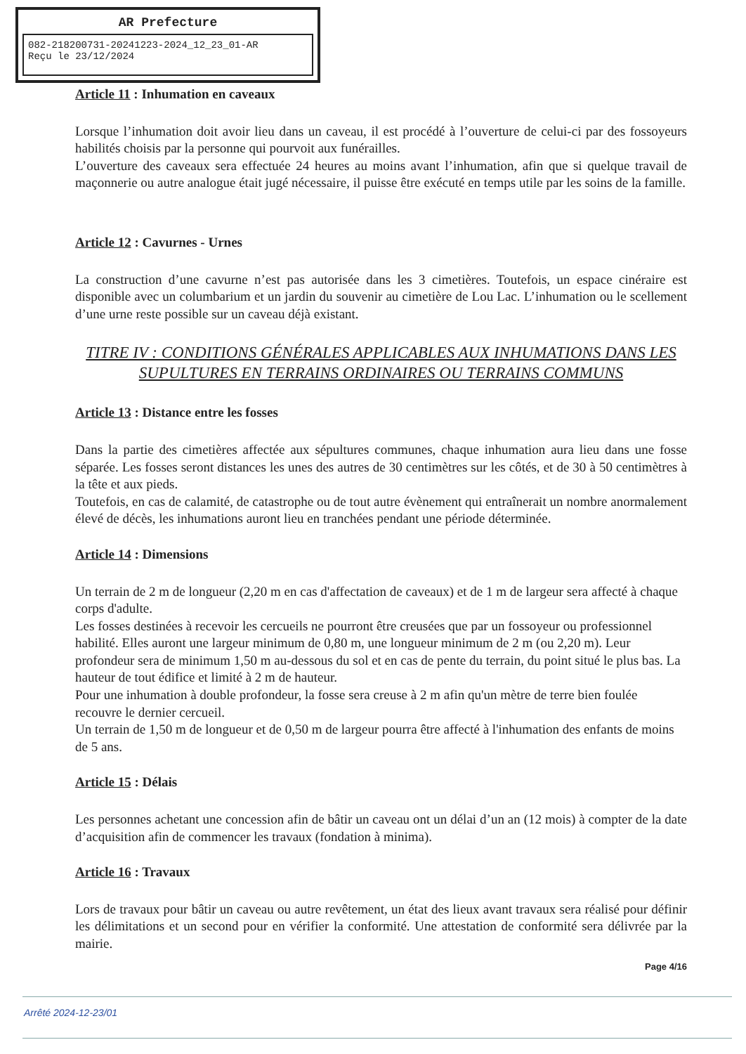AR Prefecture
082-218200731-20241223-2024_12_23_01-AR
Reçu le 23/12/2024
Article 11 : Inhumation en caveaux
Lorsque l’inhumation doit avoir lieu dans un caveau, il est procédé à l’ouverture de celui-ci par des fossoyeurs habilités choisis par la personne qui pourvoit aux funérailles.
L’ouverture des caveaux sera effectuée 24 heures au moins avant l’inhumation, afin que si quelque travail de maçonnerie ou autre analogue était jugé nécessaire, il puisse être exécuté en temps utile par les soins de la famille.
Article 12 : Cavurnes - Urnes
La construction d’une cavurne n’est pas autorisée dans les 3 cimetières. Toutefois, un espace cinéraire est disponible avec un columbarium et un jardin du souvenir au cimetière de Lou Lac. L’inhumation ou le scellement d’une urne reste possible sur un caveau déjà existant.
TITRE IV : CONDITIONS GÉNÉRALES APPLICABLES AUX INHUMATIONS DANS LES SUPULTURES EN TERRAINS ORDINAIRES OU TERRAINS COMMUNS
Article 13 : Distance entre les fosses
Dans la partie des cimetières affectée aux sépultures communes, chaque inhumation aura lieu dans une fosse séparée. Les fosses seront distances les unes des autres de 30 centimètres sur les côtés, et de 30 à 50 centimètres à la tête et aux pieds.
Toutefois, en cas de calamité, de catastrophe ou de tout autre évènement qui entraînerait un nombre anormalement élevé de décès, les inhumations auront lieu en tranchées pendant une période déterminée.
Article 14 : Dimensions
Un terrain de 2 m de longueur (2,20 m en cas d'affectation de caveaux) et de 1 m de largeur sera affecté à chaque corps d'adulte.
Les fosses destinées à recevoir les cercueils ne pourront être creusées que par un fossoyeur ou professionnel habilité. Elles auront une largeur minimum de 0,80 m, une longueur minimum de 2 m (ou 2,20 m). Leur profondeur sera de minimum 1,50 m au-dessous du sol et en cas de pente du terrain, du point situé le plus bas. La hauteur de tout édifice et limité à 2 m de hauteur.
Pour une inhumation à double profondeur, la fosse sera creuse à 2 m afin qu'un mètre de terre bien foulée recouvre le dernier cercueil.
Un terrain de 1,50 m de longueur et de 0,50 m de largeur pourra être affecté à l'inhumation des enfants de moins de 5 ans.
Article 15 : Délais
Les personnes achetant une concession afin de bâtir un caveau ont un délai d’un an (12 mois) à compter de la date d’acquisition afin de commencer les travaux (fondation à minima).
Article 16 : Travaux
Lors de travaux pour bâtir un caveau ou autre revêtement, un état des lieux avant travaux sera réalisé pour définir les délimitations et un second pour en vérifier la conformité. Une attestation de conformité sera délivrée par la mairie.
Page 4/16
Arrêté 2024-12-23/01